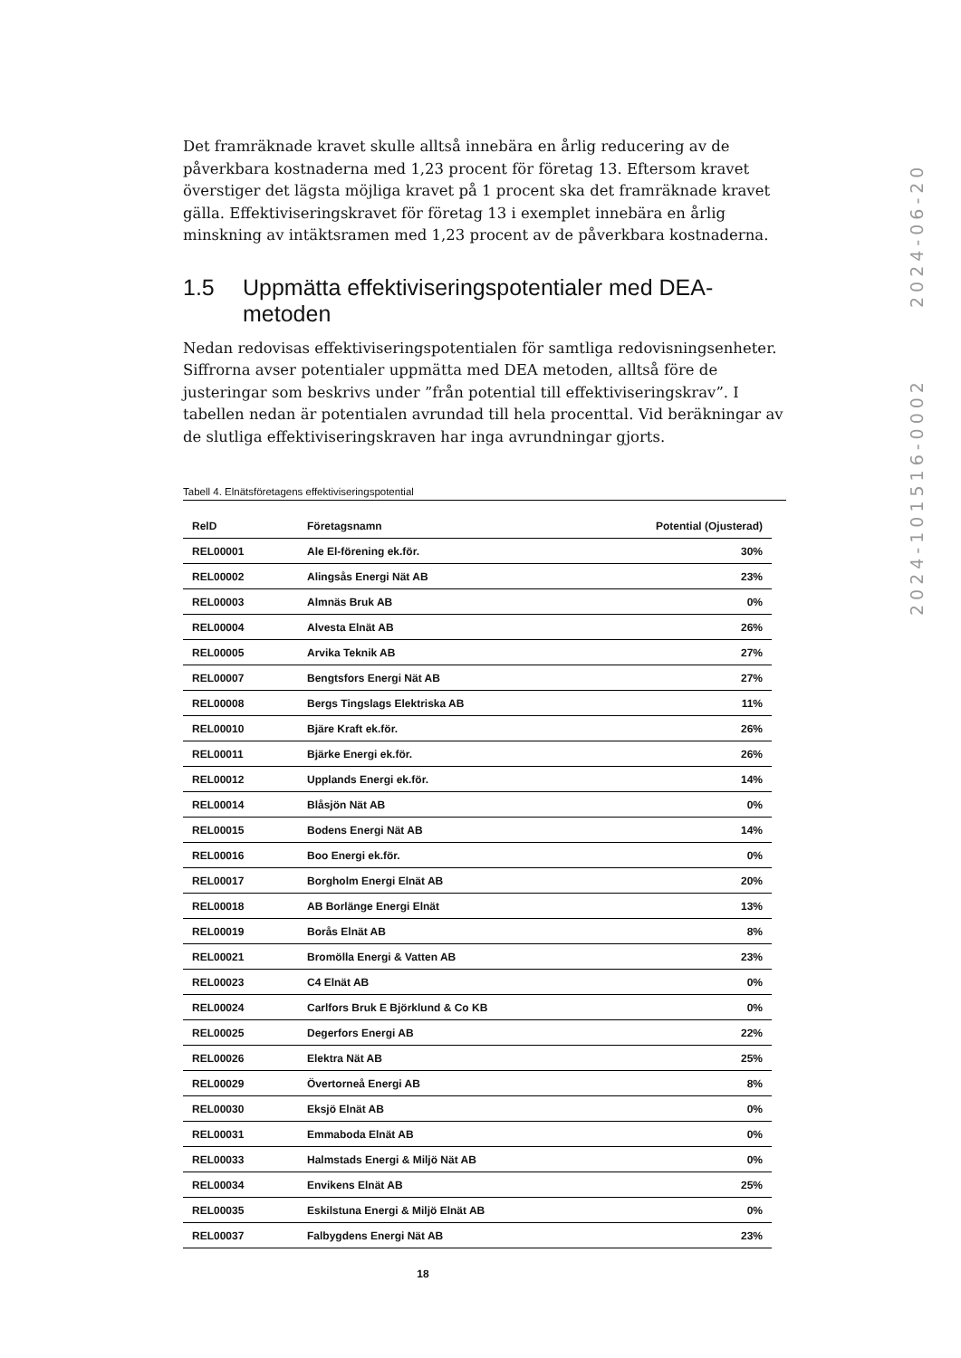Det framräknade kravet skulle alltså innebära en årlig reducering av de påverkbara kostnaderna med 1,23 procent för företag 13. Eftersom kravet överstiger det lägsta möjliga kravet på 1 procent ska det framräknade kravet gälla. Effektiviseringskravet för företag 13 i exemplet innebära en årlig minskning av intäktsramen med 1,23 procent av de påverkbara kostnaderna.
1.5 Uppmätta effektiviseringspotentialer med DEA-metoden
Nedan redovisas effektiviseringspotentialen för samtliga redovisningsenheter. Siffrorna avser potentialer uppmätta med DEA metoden, alltså före de justeringar som beskrivs under ”från potential till effektiviseringskrav”. I tabellen nedan är potentialen avrundad till hela procenttal. Vid beräkningar av de slutliga effektiviseringskraven har inga avrundningar gjorts.
Tabell 4. Elnätsföretagens effektiviseringspotential
| RelD | Företagsnamn | Potential (Ojusterad) |
| --- | --- | --- |
| REL00001 | Ale El-förening ek.för. | 30% |
| REL00002 | Alingsås Energi Nät AB | 23% |
| REL00003 | Almnäs Bruk AB | 0% |
| REL00004 | Alvesta Elnät AB | 26% |
| REL00005 | Arvika Teknik AB | 27% |
| REL00007 | Bengtsfors Energi Nät AB | 27% |
| REL00008 | Bergs Tingslags Elektriska AB | 11% |
| REL00010 | Bjäre Kraft ek.för. | 26% |
| REL00011 | Bjärke Energi ek.för. | 26% |
| REL00012 | Upplands Energi ek.för. | 14% |
| REL00014 | Blåsjön Nät AB | 0% |
| REL00015 | Bodens Energi Nät AB | 14% |
| REL00016 | Boo Energi ek.för. | 0% |
| REL00017 | Borgholm Energi Elnät AB | 20% |
| REL00018 | AB Borlänge Energi Elnät | 13% |
| REL00019 | Borås Elnät AB | 8% |
| REL00021 | Bromölla Energi & Vatten AB | 23% |
| REL00023 | C4 Elnät AB | 0% |
| REL00024 | Carlfors Bruk E Björklund & Co KB | 0% |
| REL00025 | Degerfors Energi AB | 22% |
| REL00026 | Elektra Nät AB | 25% |
| REL00029 | Övertorneå Energi AB | 8% |
| REL00030 | Eksjö Elnät AB | 0% |
| REL00031 | Emmaboda Elnät AB | 0% |
| REL00033 | Halmstads Energi & Miljö Nät AB | 0% |
| REL00034 | Envikens Elnät AB | 25% |
| REL00035 | Eskilstuna Energi & Miljö Elnät AB | 0% |
| REL00037 | Falbygdens Energi Nät AB | 23% |
2024-101516-0002 2024-06-20
18